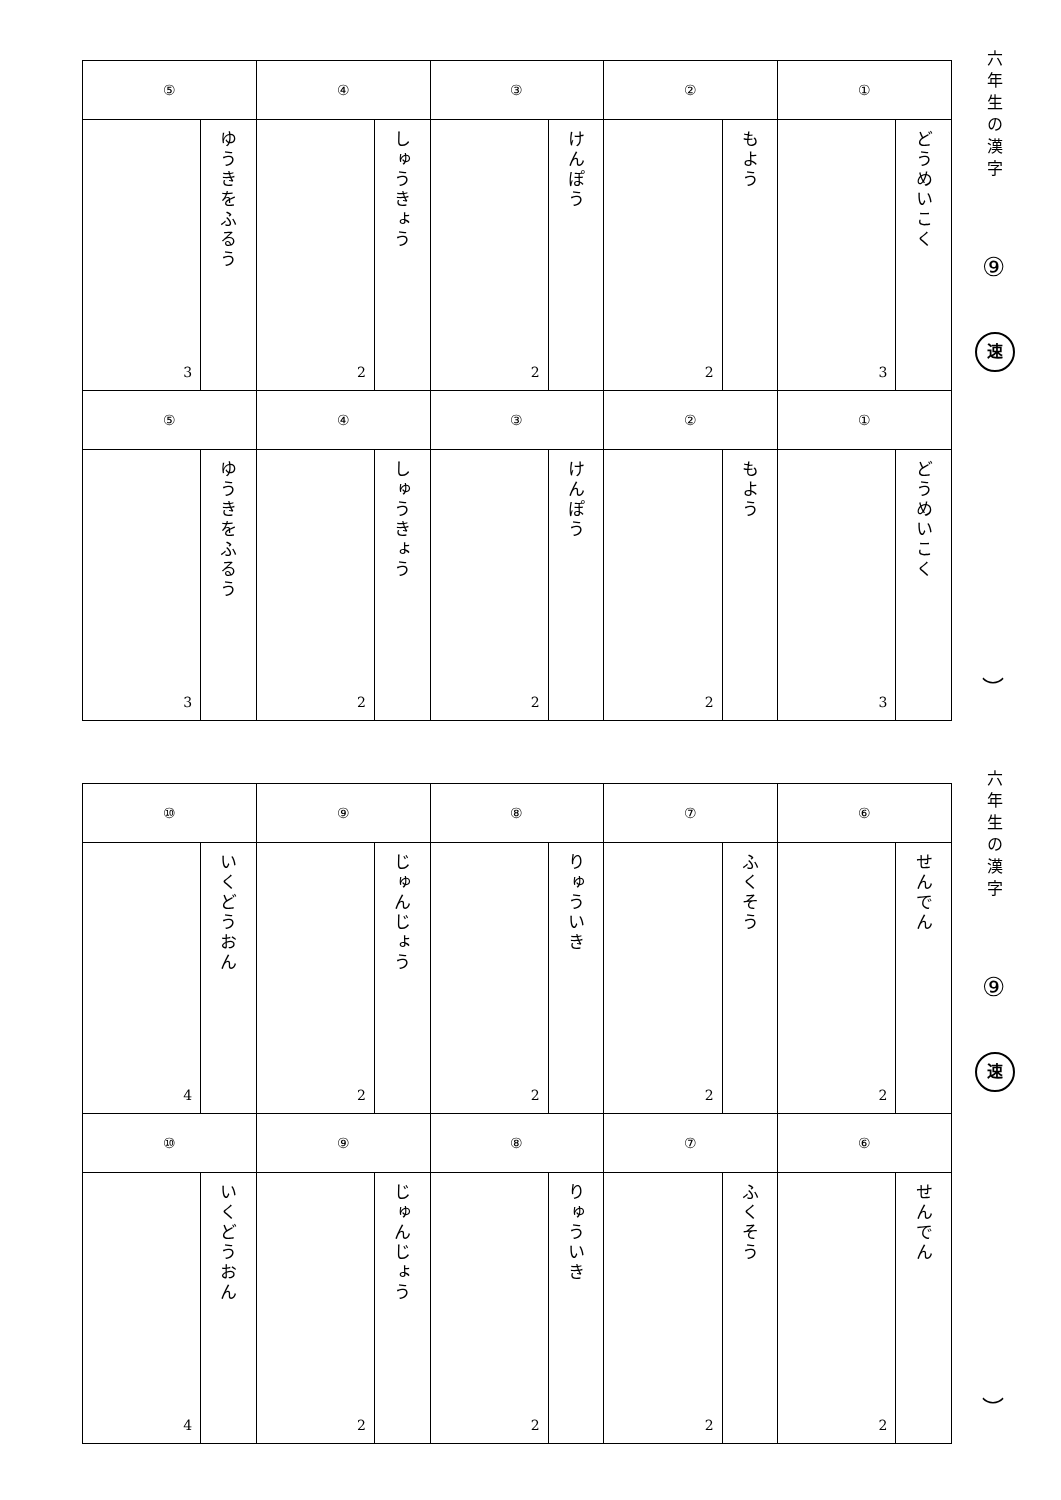| ⑤ | | ④ | | ③ | | ② | | ① | |
| 3 | ゆうきをふるう | 2 | しゅうきょう | 2 | けんぽう | 2 | もよう | 3 | どうめいこく |
| ⑤ | | ④ | | ③ | | ② | | ① | |
| 3 | ゆうきをふるう | 2 | しゅうきょう | 2 | けんぽう | 2 | もよう | 3 | どうめいこく |
六年生の漢字
⑨
速
︶
| ⑩ | | ⑨ | | ⑧ | | ⑦ | | ⑥ | |
| 4 | いくどうおん | 2 | じゅんじょう | 2 | りゅういき | 2 | ふくそう | 2 | せんでん |
| ⑩ | | ⑨ | | ⑧ | | ⑦ | | ⑥ | |
| 4 | いくどうおん | 2 | じゅんじょう | 2 | りゅういき | 2 | ふくそう | 2 | せんでん |
六年生の漢字
⑨
速
︶